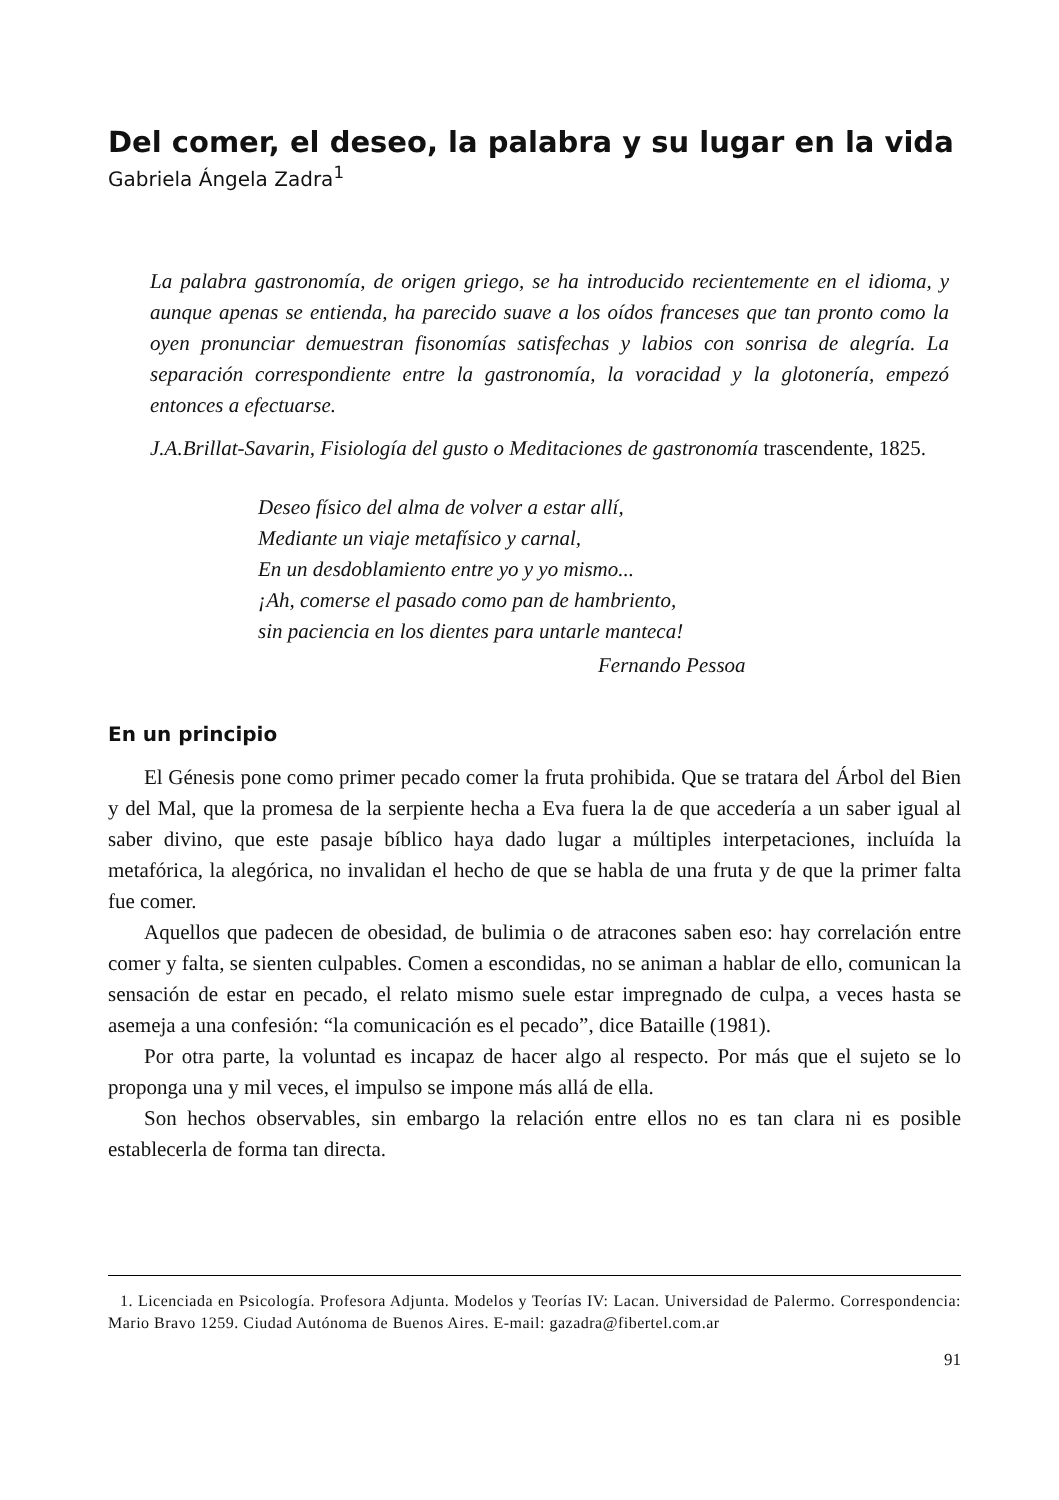Del comer, el deseo, la palabra y su lugar en la vida
Gabriela Ángela Zadra<sup>1</sup>
La palabra gastronomía, de origen griego, se ha introducido recientemente en el idioma, y aunque apenas se entienda, ha parecido suave a los oídos franceses que tan pronto como la oyen pronunciar demuestran fisonomías satisfechas y labios con sonrisa de alegría. La separación correspondiente entre la gastronomía, la voracidad y la glotonería, empezó entonces a efectuarse.
J.A.Brillat-Savarin, Fisiología del gusto o Meditaciones de gastronomía trascendente, 1825.
Deseo físico del alma de volver a estar allí,
Mediante un viaje metafísico y carnal,
En un desdoblamiento entre yo y yo mismo...
¡Ah, comerse el pasado como pan de hambriento,
sin paciencia en los dientes para untarle manteca!
Fernando Pessoa
En un principio
El Génesis pone como primer pecado comer la fruta prohibida. Que se tratara del Árbol del Bien y del Mal, que la promesa de la serpiente hecha a Eva fuera la de que accedería a un saber igual al saber divino, que este pasaje bíblico haya dado lugar a múltiples interpetaciones, incluída la metafórica, la alegórica, no invalidan el hecho de que se habla de una fruta y de que la primer falta fue comer.
Aquellos que padecen de obesidad, de bulimia o de atracones saben eso: hay correlación entre comer y falta, se sienten culpables. Comen a escondidas, no se animan a hablar de ello, comunican la sensación de estar en pecado, el relato mismo suele estar impregnado de culpa, a veces hasta se asemeja a una confesión: “la comunicación es el pecado”, dice Bataille (1981).
Por otra parte, la voluntad es incapaz de hacer algo al respecto. Por más que el sujeto se lo proponga una y mil veces, el impulso se impone más allá de ella.
Son hechos observables, sin embargo la relación entre ellos no es tan clara ni es posible establecerla de forma tan directa.
1. Licenciada en Psicología. Profesora Adjunta. Modelos y Teorías IV: Lacan. Universidad de Palermo. Correspondencia: Mario Bravo 1259. Ciudad Autónoma de Buenos Aires. E-mail: gazadra@fibertel.com.ar
91